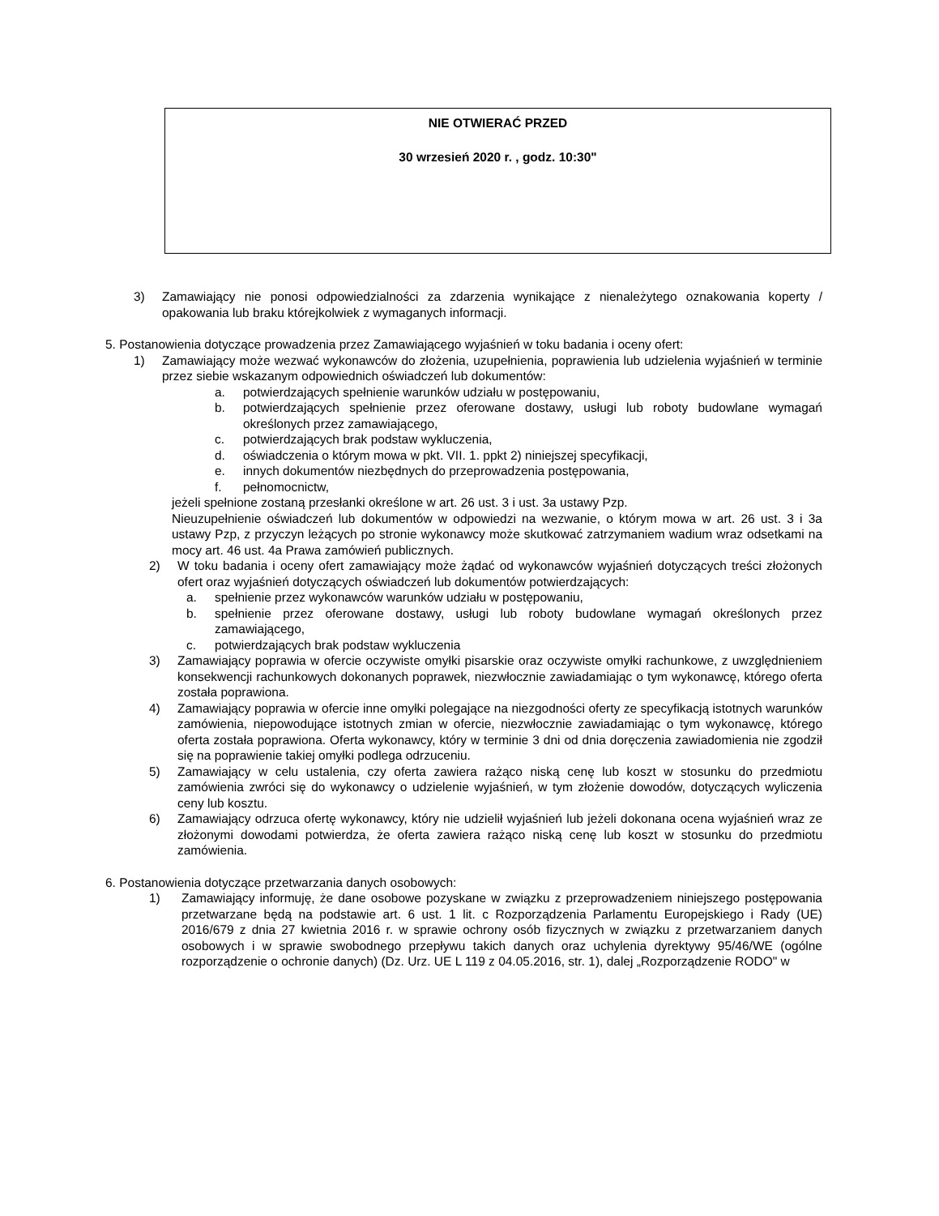NIE OTWIERAĆ PRZED
30 wrzesień 2020 r. , godz. 10:30"
3) Zamawiający nie ponosi odpowiedzialności za zdarzenia wynikające z nienależytego oznakowania koperty / opakowania lub braku którejkolwiek z wymaganych informacji.
5. Postanowienia dotyczące prowadzenia przez Zamawiającego wyjaśnień w toku badania i oceny ofert:
1) Zamawiający może wezwać wykonawców do złożenia, uzupełnienia, poprawienia lub udzielenia wyjaśnień w terminie przez siebie wskazanym odpowiednich oświadczeń lub dokumentów:
a. potwierdzających spełnienie warunków udziału w postępowaniu,
b. potwierdzających spełnienie przez oferowane dostawy, usługi lub roboty budowlane wymagań określonych przez zamawiającego,
c. potwierdzających brak podstaw wykluczenia,
d. oświadczenia o którym mowa w pkt. VII. 1. ppkt 2) niniejszej specyfikacji,
e. innych dokumentów niezbędnych do przeprowadzenia postępowania,
f. pełnomocnictw,
jeżeli spełnione zostaną przesłanki określone w art. 26 ust. 3 i ust. 3a ustawy Pzp.
Nieuzupełnienie oświadczeń lub dokumentów w odpowiedzi na wezwanie, o którym mowa w art. 26 ust. 3 i 3a ustawy Pzp, z przyczyn leżących po stronie wykonawcy może skutkować zatrzymaniem wadium wraz odsetkami na mocy art. 46 ust. 4a Prawa zamówień publicznych.
2) W toku badania i oceny ofert zamawiający może żądać od wykonawców wyjaśnień dotyczących treści złożonych ofert oraz wyjaśnień dotyczących oświadczeń lub dokumentów potwierdzających:
a. spełnienie przez wykonawców warunków udziału w postępowaniu,
b. spełnienie przez oferowane dostawy, usługi lub roboty budowlane wymagań określonych przez zamawiającego,
c. potwierdzających brak podstaw wykluczenia
3) Zamawiający poprawia w ofercie oczywiste omyłki pisarskie oraz oczywiste omyłki rachunkowe, z uwzględnieniem konsekwencji rachunkowych dokonanych poprawek, niezwłocznie zawiadamiając o tym wykonawcę, którego oferta została poprawiona.
4) Zamawiający poprawia w ofercie inne omyłki polegające na niezgodności oferty ze specyfikacją istotnych warunków zamówienia, niepowodujące istotnych zmian w ofercie, niezwłocznie zawiadamiając o tym wykonawcę, którego oferta została poprawiona. Oferta wykonawcy, który w terminie 3 dni od dnia doręczenia zawiadomienia nie zgodził się na poprawienie takiej omyłki podlega odrzuceniu.
5) Zamawiający w celu ustalenia, czy oferta zawiera rażąco niską cenę lub koszt w stosunku do przedmiotu zamówienia zwróci się do wykonawcy o udzielenie wyjaśnień, w tym złożenie dowodów, dotyczących wyliczenia ceny lub kosztu.
6) Zamawiający odrzuca ofertę wykonawcy, który nie udzielił wyjaśnień lub jeżeli dokonana ocena wyjaśnień wraz ze złożonymi dowodami potwierdza, że oferta zawiera rażąco niską cenę lub koszt w stosunku do przedmiotu zamówienia.
6. Postanowienia dotyczące przetwarzania danych osobowych:
1) Zamawiający informuję, że dane osobowe pozyskane w związku z przeprowadzeniem niniejszego postępowania przetwarzane będą na podstawie art. 6 ust. 1 lit. c Rozporządzenia Parlamentu Europejskiego i Rady (UE) 2016/679 z dnia 27 kwietnia 2016 r. w sprawie ochrony osób fizycznych w związku z przetwarzaniem danych osobowych i w sprawie swobodnego przepływu takich danych oraz uchylenia dyrektywy 95/46/WE (ogólne rozporządzenie o ochronie danych) (Dz. Urz. UE L 119 z 04.05.2016, str. 1), dalej „Rozporządzenie RODO" w